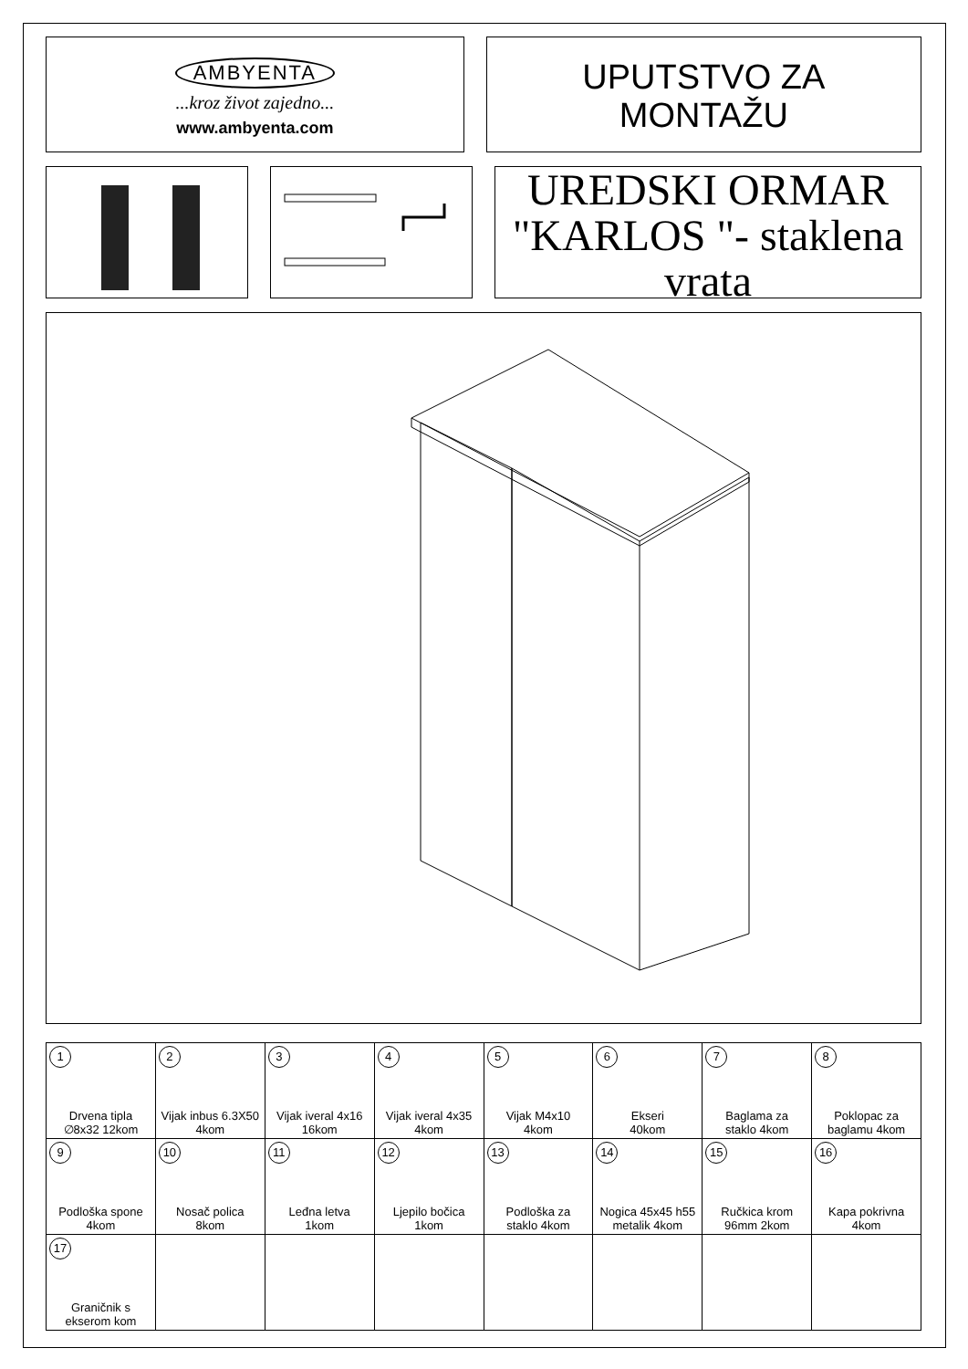AMBYENTA
...kroz život zajedno...
www.ambyenta.com
UPUTSTVO ZA
MONTAŽU
UREDSKI ORMAR
"KARLOS "- staklena
vrata
| 1 Drvena tipla ∅8x32 12kom | 2 Vijak inbus 6.3X50 4kom | 3 Vijak iveral 4x16 16kom | 4 Vijak iveral 4x35 4kom | 5 Vijak M4x10 4kom | 6 Ekseri 40kom | 7 Baglama za staklo 4kom | 8 Poklopac za baglamu 4kom |
| 9 Podloška spone 4kom | 10 Nosač polica 8kom | 11 Leđna letva 1kom | 12 Ljepilo bočica 1kom | 13 Podloška za staklo 4kom | 14 Nogica 45x45 h55 metalik 4kom | 15 Ručkica krom 96mm 2kom | 16 Kapa pokrivna 4kom |
| 17 Graničnik s ekserom kom | | | | | | | |